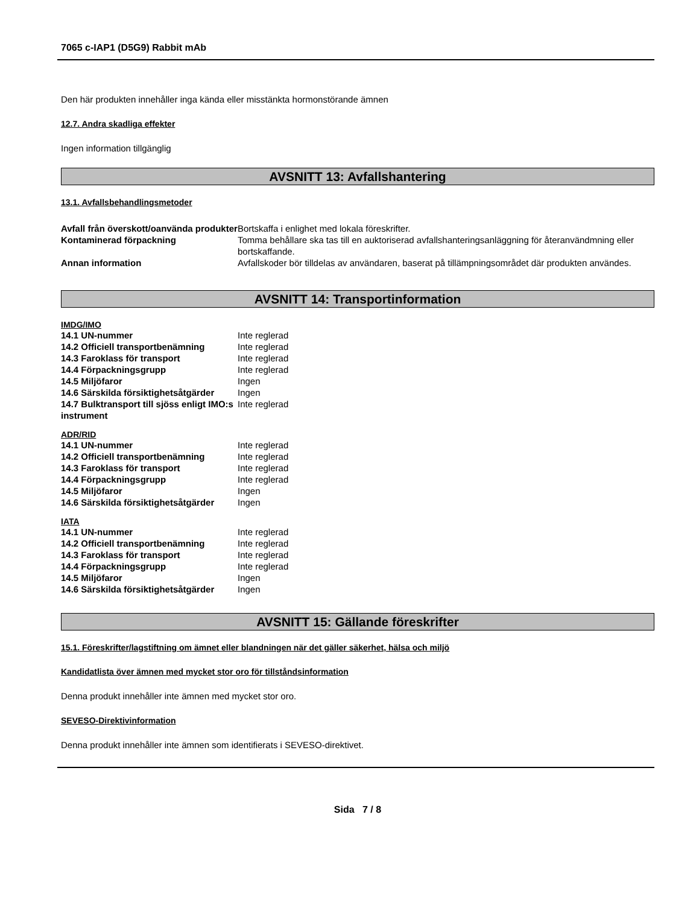7065 c-IAP1 (D5G9) Rabbit mAb
Den här produkten innehåller inga kända eller misstänkta hormonstörande ämnen
12.7. Andra skadliga effekter
Ingen information tillgänglig
AVSNITT 13: Avfallshantering
13.1. Avfallsbehandlingsmetoder
| Avfall från överskott/oanvända produkter | Bortskaffa i enlighet med lokala föreskrifter. |
| Kontaminerad förpackning | Tomma behållare ska tas till en auktoriserad avfallshanteringsanläggning för återanvändmning eller bortskaffande. |
| Annan information | Avfallskoder bör tilldelas av användaren, baserat på tillämpningsområdet där produkten användes. |
AVSNITT 14: Transportinformation
IMDG/IMO
| 14.1 UN-nummer | Inte reglerad |
| 14.2 Officiell transportbenämning | Inte reglerad |
| 14.3 Faroklass för transport | Inte reglerad |
| 14.4 Förpackningsgrupp | Inte reglerad |
| 14.5 Miljöfaror | Ingen |
| 14.6 Särskilda försiktighetsåtgärder | Ingen |
| 14.7 Bulktransport till sjöss enligt IMO:s instrument | Inte reglerad |
ADR/RID
| 14.1 UN-nummer | Inte reglerad |
| 14.2 Officiell transportbenämning | Inte reglerad |
| 14.3 Faroklass för transport | Inte reglerad |
| 14.4 Förpackningsgrupp | Inte reglerad |
| 14.5 Miljöfaror | Ingen |
| 14.6 Särskilda försiktighetsåtgärder | Ingen |
IATA
| 14.1 UN-nummer | Inte reglerad |
| 14.2 Officiell transportbenämning | Inte reglerad |
| 14.3 Faroklass för transport | Inte reglerad |
| 14.4 Förpackningsgrupp | Inte reglerad |
| 14.5 Miljöfaror | Ingen |
| 14.6 Särskilda försiktighetsåtgärder | Ingen |
AVSNITT 15: Gällande föreskrifter
15.1. Föreskrifter/lagstiftning om ämnet eller blandningen när det gäller säkerhet, hälsa och miljö
Kandidatlista över ämnen med mycket stor oro för tillståndsinformation
Denna produkt innehåller inte ämnen med mycket stor oro.
SEVESO-Direktivinformation
Denna produkt innehåller inte ämnen som identifierats i SEVESO-direktivet.
Sida 7 / 8